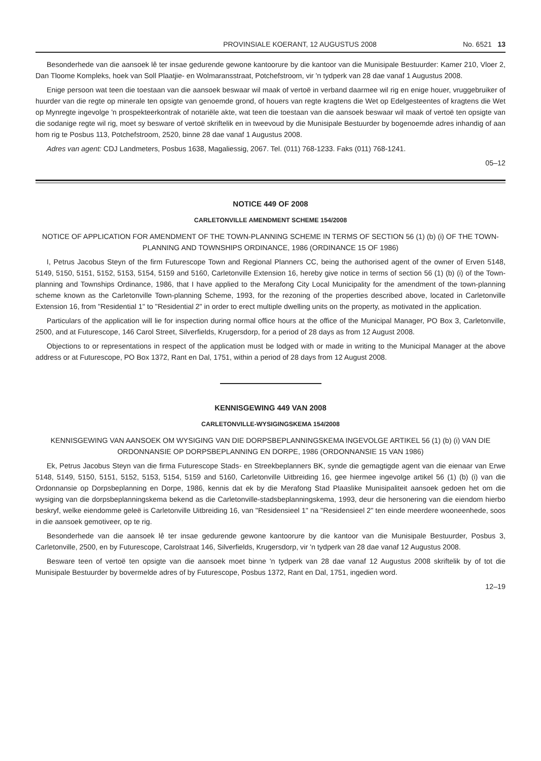PROVINSIALE KOERANT, 12 AUGUSTUS 2008 No. 6521 13
Besonderhede van die aansoek lê ter insae gedurende gewone kantoorure by die kantoor van die Munisipale Bestuurder: Kamer 210, Vloer 2, Dan Tloome Kompleks, hoek van Soll Plaatjie- en Wolmaransstraat, Potchefstroom, vir 'n tydperk van 28 dae vanaf 1 Augustus 2008.
Enige persoon wat teen die toestaan van die aansoek beswaar wil maak of vertoë in verband daarmee wil rig en enige houer, vruggebruiker of huurder van die regte op minerale ten opsigte van genoemde grond, of houers van regte kragtens die Wet op Edelgesteentes of kragtens die Wet op Mynregte ingevolge 'n prospekteerkontrak of notariële akte, wat teen die toestaan van die aansoek beswaar wil maak of vertoë ten opsigte van die sodanige regte wil rig, moet sy besware of vertoë skriftelik en in tweevoud by die Munisipale Bestuurder by bogenoemde adres inhandig of aan hom rig te Posbus 113, Potchefstroom, 2520, binne 28 dae vanaf 1 Augustus 2008.
Adres van agent: CDJ Landmeters, Posbus 1638, Magaliessig, 2067. Tel. (011) 768-1233. Faks (011) 768-1241.
05–12
NOTICE 449 OF 2008
CARLETONVILLE AMENDMENT SCHEME 154/2008
NOTICE OF APPLICATION FOR AMENDMENT OF THE TOWN-PLANNING SCHEME IN TERMS OF SECTION 56 (1) (b) (i) OF THE TOWN-PLANNING AND TOWNSHIPS ORDINANCE, 1986 (ORDINANCE 15 OF 1986)
I, Petrus Jacobus Steyn of the firm Futurescope Town and Regional Planners CC, being the authorised agent of the owner of Erven 5148, 5149, 5150, 5151, 5152, 5153, 5154, 5159 and 5160, Carletonville Extension 16, hereby give notice in terms of section 56 (1) (b) (i) of the Town-planning and Townships Ordinance, 1986, that I have applied to the Merafong City Local Municipality for the amendment of the town-planning scheme known as the Carletonville Town-planning Scheme, 1993, for the rezoning of the properties described above, located in Carletonville Extension 16, from "Residential 1" to "Residential 2" in order to erect multiple dwelling units on the property, as motivated in the application.
Particulars of the application will lie for inspection during normal office hours at the office of the Municipal Manager, PO Box 3, Carletonville, 2500, and at Futurescope, 146 Carol Street, Silverfields, Krugersdorp, for a period of 28 days as from 12 August 2008.
Objections to or representations in respect of the application must be lodged with or made in writing to the Municipal Manager at the above address or at Futurescope, PO Box 1372, Rant en Dal, 1751, within a period of 28 days from 12 August 2008.
KENNISGEWING 449 VAN 2008
CARLETONVILLE-WYSIGINGSKEMA 154/2008
KENNISGEWING VAN AANSOEK OM WYSIGING VAN DIE DORPSBEPLANNINGSKEMA INGEVOLGE ARTIKEL 56 (1) (b) (i) VAN DIE ORDONNANSIE OP DORPSBEPLANNING EN DORPE, 1986 (ORDONNANSIE 15 VAN 1986)
Ek, Petrus Jacobus Steyn van die firma Futurescope Stads- en Streekbeplanners BK, synde die gemagtigde agent van die eienaar van Erwe 5148, 5149, 5150, 5151, 5152, 5153, 5154, 5159 and 5160, Carletonville Uitbreiding 16, gee hiermee ingevolge artikel 56 (1) (b) (i) van die Ordonnansie op Dorpsbeplanning en Dorpe, 1986, kennis dat ek by die Merafong Stad Plaaslike Munisipaliteit aansoek gedoen het om die wysiging van die dorpsbeplanningskema bekend as die Carletonville-stadsbeplanningskema, 1993, deur die hersonering van die eiendom hierbo beskryf, welke eiendomme geleë is Carletonville Uitbreiding 16, van "Residensieel 1" na "Residensieel 2" ten einde meerdere wooneenhede, soos in die aansoek gemotiveer, op te rig.
Besonderhede van die aansoek lê ter insae gedurende gewone kantoorure by die kantoor van die Munisipale Bestuurder, Posbus 3, Carletonville, 2500, en by Futurescope, Carolstraat 146, Silverfields, Krugersdorp, vir 'n tydperk van 28 dae vanaf 12 Augustus 2008.
Besware teen of vertoë ten opsigte van die aansoek moet binne 'n tydperk van 28 dae vanaf 12 Augustus 2008 skriftelik by of tot die Munisipale Bestuurder by bovermelde adres of by Futurescope, Posbus 1372, Rant en Dal, 1751, ingedien word.
12–19